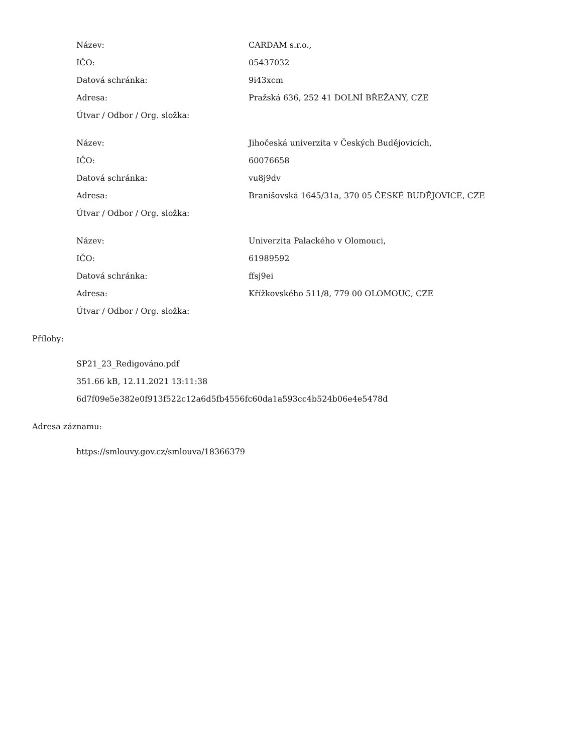| Název: | CARDAM s.r.o., |
| IČO: | 05437032 |
| Datová schránka: | 9i43xcm |
| Adresa: | Pražská 636, 252 41 DOLNÍ BŘEŽANY, CZE |
| Útvar / Odbor / Org. složka: | |
| Název: | Jihočeská univerzita v Českých Budějovicích, |
| IČO: | 60076658 |
| Datová schránka: | vu8j9dv |
| Adresa: | Branišovská 1645/31a, 370 05 ČESKÉ BUDĚJOVICE, CZE |
| Útvar / Odbor / Org. složka: | |
| Název: | Univerzita Palackého v Olomouci, |
| IČO: | 61989592 |
| Datová schránka: | ffsj9ei |
| Adresa: | Křížkovského 511/8, 779 00 OLOMOUC, CZE |
| Útvar / Odbor / Org. složka: | |
Přílohy:
SP21_23_Redigováno.pdf
351.66 kB, 12.11.2021 13:11:38
6d7f09e5e382e0f913f522c12a6d5fb4556fc60da1a593cc4b524b06e4e5478d
Adresa záznamu:
https://smlouvy.gov.cz/smlouva/18366379